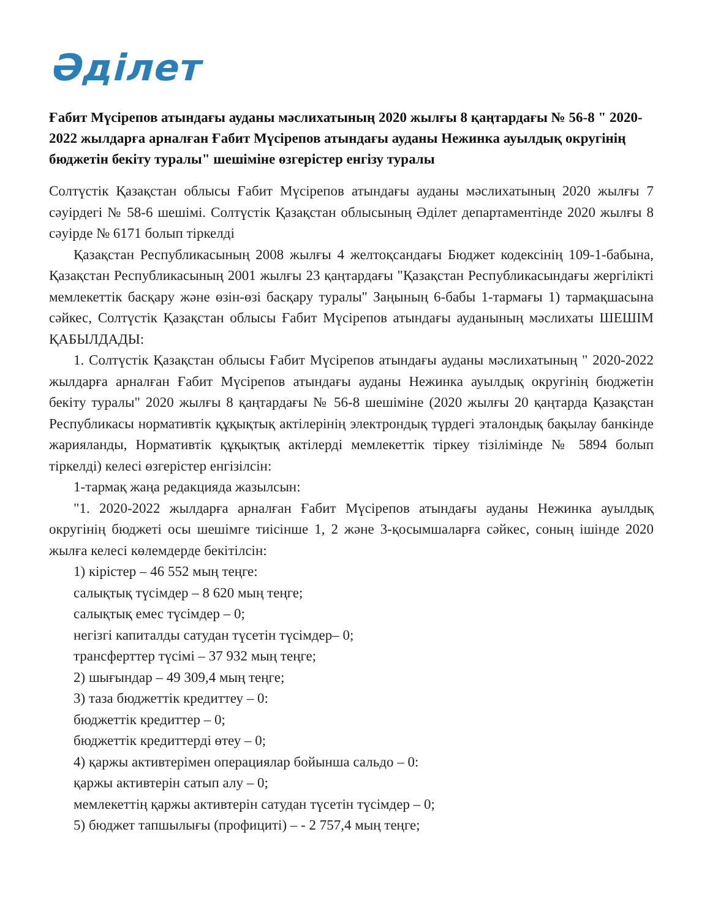Әділет
Ғабит Мүсірепов атындағы ауданы мәслихатының 2020 жылғы 8 қаңтардағы № 56-8 " 2020-2022 жылдарға арналған Ғабит Мүсірепов атындағы ауданы Нежинка ауылдық округінің бюджетін бекіту туралы" шешіміне өзгерістер енгізу туралы
Солтүстік Қазақстан облысы Ғабит Мүсірепов атындағы ауданы мәслихатының 2020 жылғы 7 сәуірдегі № 58-6 шешімі. Солтүстік Қазақстан облысының Әділет департаментінде 2020 жылғы 8 сәуірде № 6171 болып тіркелді
Қазақстан Республикасының 2008 жылғы 4 желтоқсандағы Бюджет кодексінің 109-1-бабына, Қазақстан Республикасының 2001 жылғы 23 қаңтардағы "Қазақстан Республикасындағы жергілікті мемлекеттік басқару және өзін-өзі басқару туралы" Заңының 6-бабы 1-тармағы 1) тармақшасына сәйкес, Солтүстік Қазақстан облысы Ғабит Мүсірепов атындағы ауданының мәслихаты ШЕШІМ ҚАБЫЛДАДЫ:
1. Солтүстік Қазақстан облысы Ғабит Мүсірепов атындағы ауданы мәслихатының " 2020-2022 жылдарға арналған Ғабит Мүсірепов атындағы ауданы Нежинка ауылдық округінің бюджетін бекіту туралы" 2020 жылғы 8 қаңтардағы № 56-8 шешіміне (2020 жылғы 20 қаңтарда Қазақстан Республикасы нормативтік құқықтық актілерінің электрондық түрдегі эталондық бақылау банкінде жарияланды, Нормативтік құқықтық актілерді мемлекеттік тіркеу тізілімінде № 5894 болып тіркелді) келесі өзгерістер енгізілсін:
1-тармақ жаңа редакцияда жазылсын:
"1. 2020-2022 жылдарға арналған Ғабит Мүсірепов атындағы ауданы Нежинка ауылдық округінің бюджеті осы шешімге тиісінше 1, 2 және 3-қосымшаларға сәйкес, соның ішінде 2020 жылға келесі көлемдерде бекітілсін:
1) кірістер – 46 552 мың теңге:
салықтық түсімдер – 8 620 мың теңге;
салықтық емес түсімдер – 0;
негізгі капиталды сатудан түсетін түсімдер– 0;
трансферттер түсімі – 37 932 мың теңге;
2) шығындар – 49 309,4 мың теңге;
3) таза бюджеттік кредиттеу – 0:
бюджеттік кредиттер – 0;
бюджеттік кредиттерді өтеу – 0;
4) қаржы активтерімен операциялар бойынша сальдо – 0:
қаржы активтерін сатып алу – 0;
мемлекеттің қаржы активтерін сатудан түсетін түсімдер – 0;
5) бюджет тапшылығы (профициті) – - 2 757,4 мың теңге;